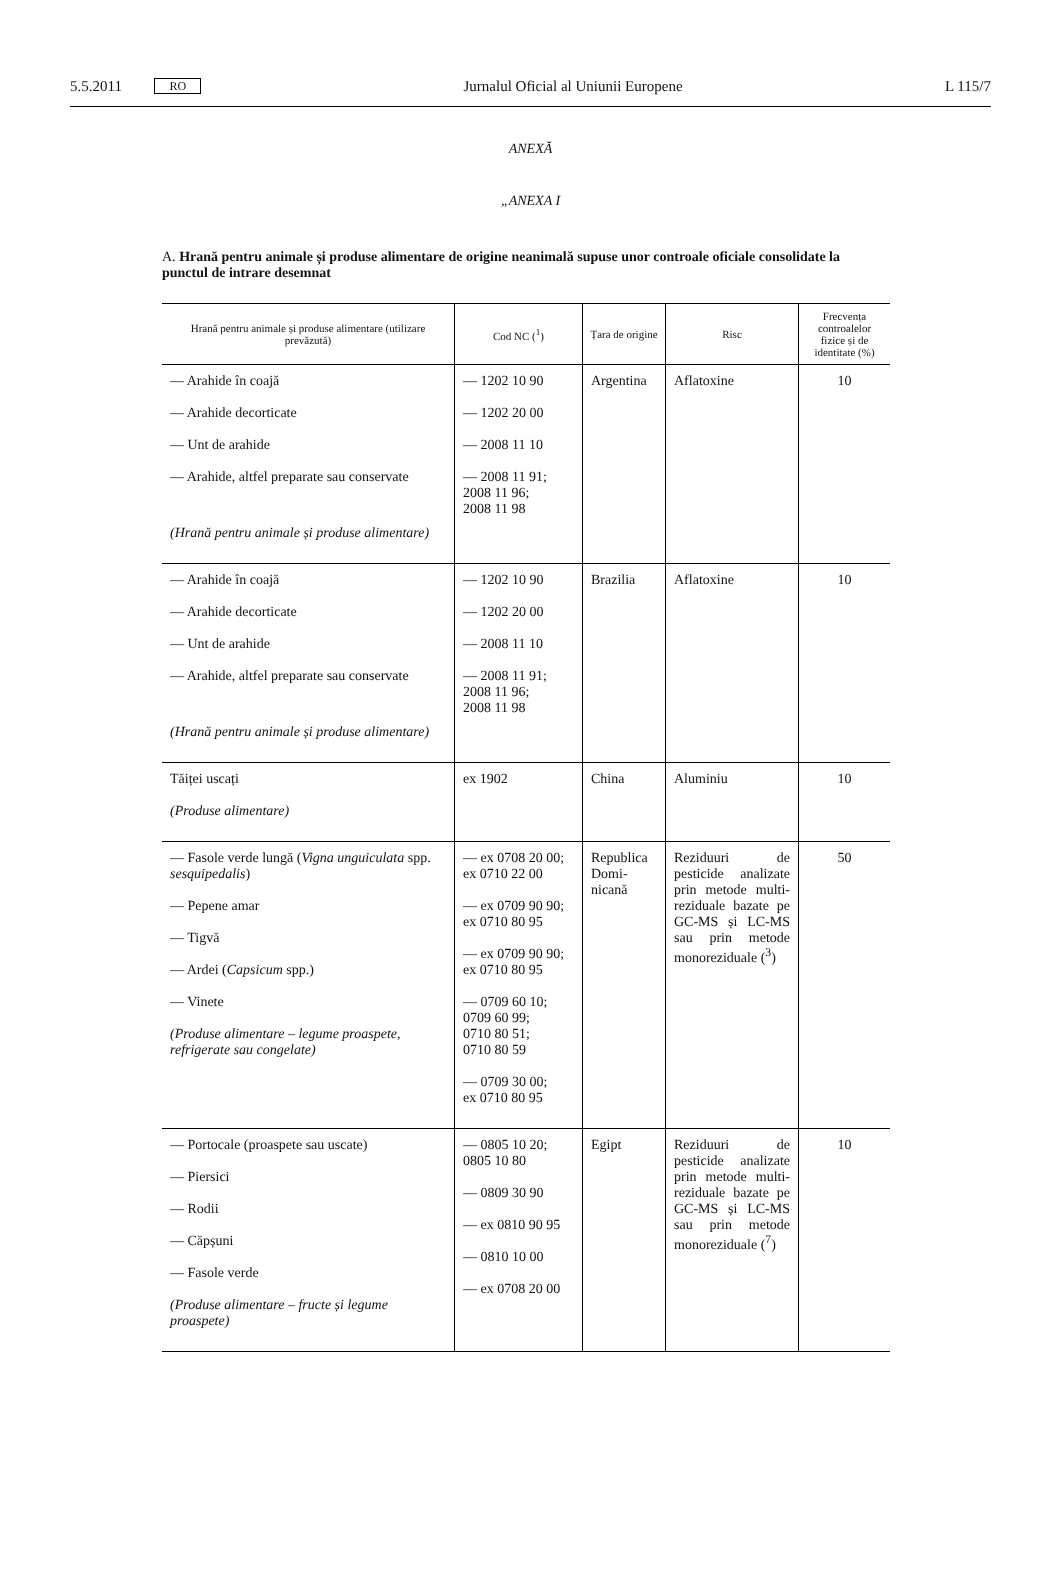5.5.2011 RO Jurnalul Oficial al Uniunii Europene L 115/7
ANEXĂ
„ANEXA I
A. Hrană pentru animale și produse alimentare de origine neanimală supuse unor controale oficiale consolidate la punctul de intrare desemnat
| Hrană pentru animale și produse alimentare (utilizare prevăzută) | Cod NC (<sup>1</sup>) | Țara de origine | Risc | Frecvența controalelor fizice și de identitate (%) |
| --- | --- | --- | --- | --- |
| — Arahide în coajă — Arahide decorticate — Unt de arahide — Arahide, altfel preparate sau conservate (Hrană pentru animale și produse alimentare) | — 1202 10 90 — 1202 20 00 — 2008 11 10 — 2008 11 91; 2008 11 96; 2008 11 98 | Argentina | Aflatoxine | 10 |
| — Arahide în coajă — Arahide decorticate — Unt de arahide — Arahide, altfel preparate sau conservate (Hrană pentru animale și produse alimentare) | — 1202 10 90 — 1202 20 00 — 2008 11 10 — 2008 11 91; 2008 11 96; 2008 11 98 | Brazilia | Aflatoxine | 10 |
| Tăiței uscați (Produse alimentare) | ex 1902 | China | Aluminiu | 10 |
| — Fasole verde lungă ( Vigna unguiculata spp. sesquipedalis ) — Pepene amar — Tigvă — Ardei ( Capsicum spp.) — Vinete (Produse alimentare – legume proaspete, refrigerate sau congelate) | — ex 0708 20 00; ex 0710 22 00 — ex 0709 90 90; ex 0710 80 95 — ex 0709 90 90; ex 0710 80 95 — 0709 60 10; 0709 60 99; 0710 80 51; 0710 80 59 — 0709 30 00; ex 0710 80 95 | Republica Domi-nicană | Reziduuri de pesticide analizate prin metode multi-reziduale bazate pe GC-MS și LC-MS sau prin metode monoreziduale (<sup>3</sup>) | 50 |
| — Portocale (proaspete sau uscate) — Piersici — Rodii — Căpșuni — Fasole verde (Produse alimentare – fructe și legume proaspete) | — 0805 10 20; 0805 10 80 — 0809 30 90 — ex 0810 90 95 — 0810 10 00 — ex 0708 20 00 | Egipt | Reziduuri de pesticide analizate prin metode multi-reziduale bazate pe GC-MS și LC-MS sau prin metode monoreziduale (<sup>7</sup>) | 10 |